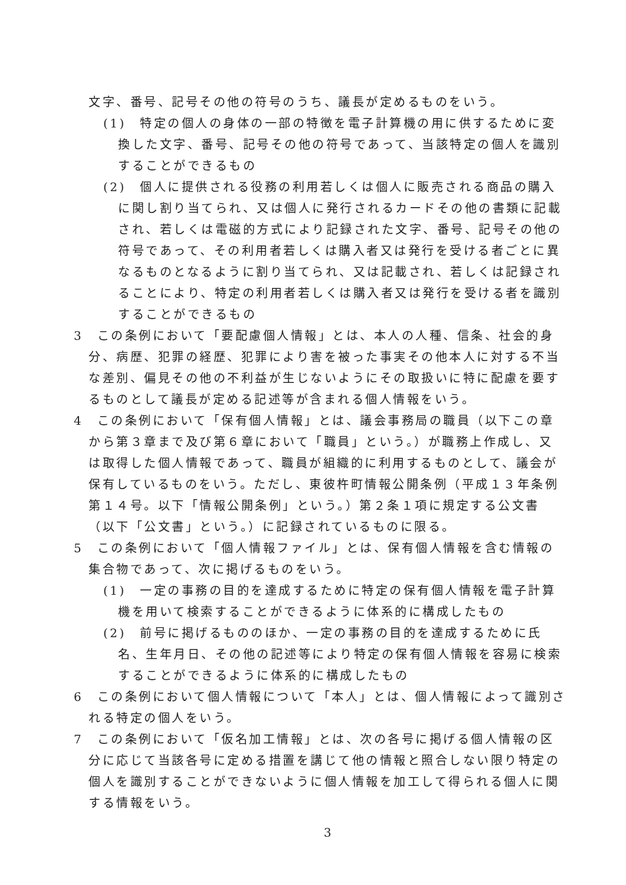文字、番号、記号その他の符号のうち、議長が定めるものをいう。
(1)　特定の個人の身体の一部の特徴を電子計算機の用に供するために変換した文字、番号、記号その他の符号であって、当該特定の個人を識別することができるもの
(2)　個人に提供される役務の利用若しくは個人に販売される商品の購入に関し割り当てられ、又は個人に発行されるカードその他の書類に記載され、若しくは電磁的方式により記録された文字、番号、記号その他の符号であって、その利用者若しくは購入者又は発行を受ける者ごとに異なるものとなるように割り当てられ、又は記載され、若しくは記録されることにより、特定の利用者若しくは購入者又は発行を受ける者を識別することができるもの
3　この条例において「要配慮個人情報」とは、本人の人種、信条、社会的身分、病歴、犯罪の経歴、犯罪により害を被った事実その他本人に対する不当な差別、偏見その他の不利益が生じないようにその取扱いに特に配慮を要するものとして議長が定める記述等が含まれる個人情報をいう。
4　この条例において「保有個人情報」とは、議会事務局の職員（以下この章から第３章まで及び第６章において「職員」という。）が職務上作成し、又は取得した個人情報であって、職員が組織的に利用するものとして、議会が保有しているものをいう。ただし、東彼杵町情報公開条例（平成１３年条例第１４号。以下「情報公開条例」という。）第２条１項に規定する公文書（以下「公文書」という。）に記録されているものに限る。
5　この条例において「個人情報ファイル」とは、保有個人情報を含む情報の集合物であって、次に掲げるものをいう。
(1)　一定の事務の目的を達成するために特定の保有個人情報を電子計算機を用いて検索することができるように体系的に構成したもの
(2)　前号に掲げるもののほか、一定の事務の目的を達成するために氏名、生年月日、その他の記述等により特定の保有個人情報を容易に検索することができるように体系的に構成したもの
6　この条例において個人情報について「本人」とは、個人情報によって識別される特定の個人をいう。
7　この条例において「仮名加工情報」とは、次の各号に掲げる個人情報の区分に応じて当該各号に定める措置を講じて他の情報と照合しない限り特定の個人を識別することができないように個人情報を加工して得られる個人に関する情報をいう。
3